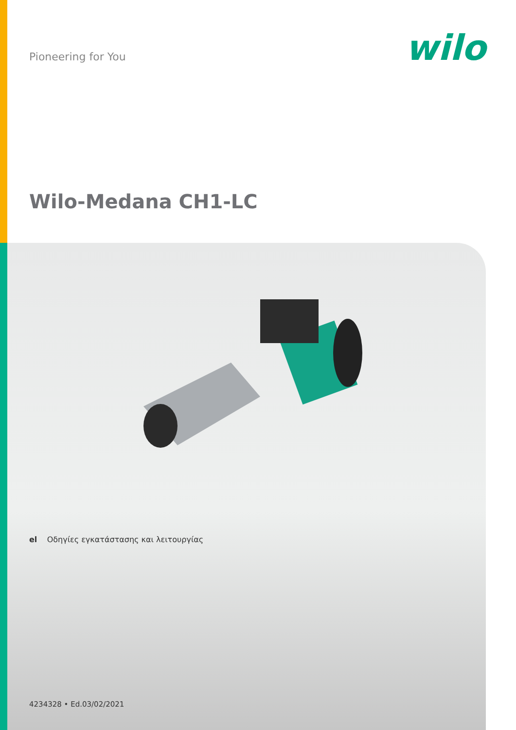Pioneering for You
wilo
Wilo-Medana CH1-LC
el Οδηγίες εγκατάστασης και λειτουργίας
4234328 • Ed.03/02/2021